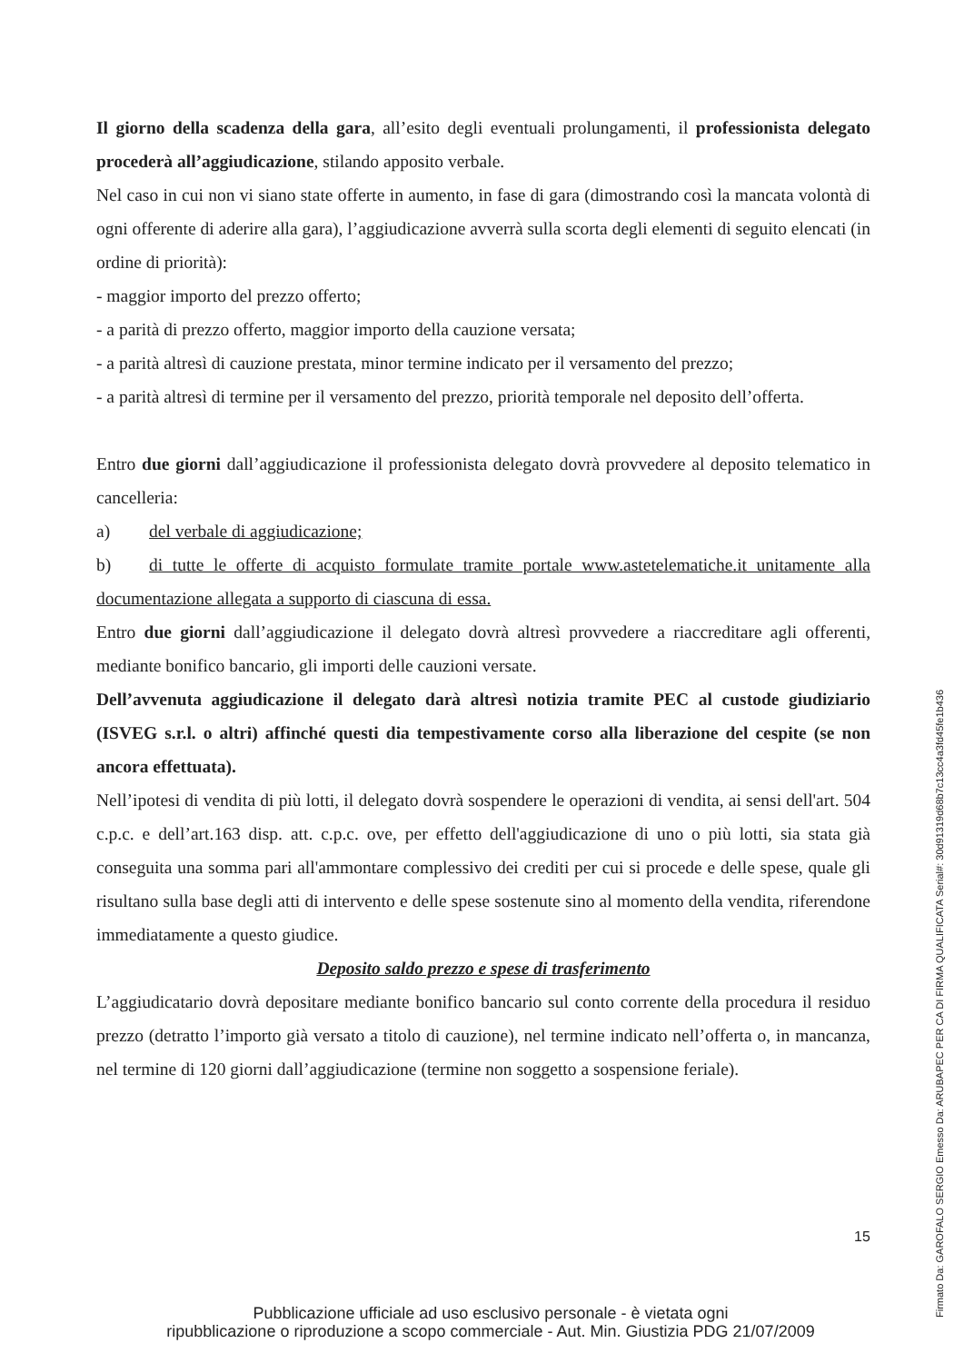Il giorno della scadenza della gara, all’esito degli eventuali prolungamenti, il professionista delegato procederà all’aggiudicazione, stilando apposito verbale.
Nel caso in cui non vi siano state offerte in aumento, in fase di gara (dimostrando così la mancata volontà di ogni offerente di aderire alla gara), l’aggiudicazione avverrà sulla scorta degli elementi di seguito elencati (in ordine di priorità):
- maggior importo del prezzo offerto;
- a parità di prezzo offerto, maggior importo della cauzione versata;
- a parità altresì di cauzione prestata, minor termine indicato per il versamento del prezzo;
- a parità altresì di termine per il versamento del prezzo, priorità temporale nel deposito dell’offerta.
Entro due giorni dall’aggiudicazione il professionista delegato dovrà provvedere al deposito telematico in cancelleria:
a) del verbale di aggiudicazione;
b) di tutte le offerte di acquisto formulate tramite portale www.astetelematiche.it unitamente alla documentazione allegata a supporto di ciascuna di essa.
Entro due giorni dall’aggiudicazione il delegato dovrà altresì provvedere a riaccreditare agli offerenti, mediante bonifico bancario, gli importi delle cauzioni versate.
Dell’avvenuta aggiudicazione il delegato darà altresì notizia tramite PEC al custode giudiziario (ISVEG s.r.l. o altri) affinché questi dia tempestivamente corso alla liberazione del cespite (se non ancora effettuata).
Nell’ipotesi di vendita di più lotti, il delegato dovrà sospendere le operazioni di vendita, ai sensi dell'art. 504 c.p.c. e dell’art.163 disp. att. c.p.c. ove, per effetto dell'aggiudicazione di uno o più lotti, sia stata già conseguita una somma pari all'ammontare complessivo dei crediti per cui si procede e delle spese, quale gli risultano sulla base degli atti di intervento e delle spese sostenute sino al momento della vendita, riferendone immediatamente a questo giudice.
Deposito saldo prezzo e spese di trasferimento
L’aggiudicatario dovrà depositare mediante bonifico bancario sul conto corrente della procedura il residuo prezzo (detratto l’importo già versato a titolo di cauzione), nel termine indicato nell’offerta o, in mancanza, nel termine di 120 giorni dall’aggiudicazione (termine non soggetto a sospensione feriale).
15
Pubblicazione ufficiale ad uso esclusivo personale - è vietata ogni
ripubblicazione o riproduzione a scopo commerciale - Aut. Min. Giustizia PDG 21/07/2009
Firmato Da: GAROFALO SERGIO Emesso Da: ARUBAPEC PER CA DI FIRMA QUALIFICATA Serial#: 30d91319d68b7c13cc4a3fd45fe1b436